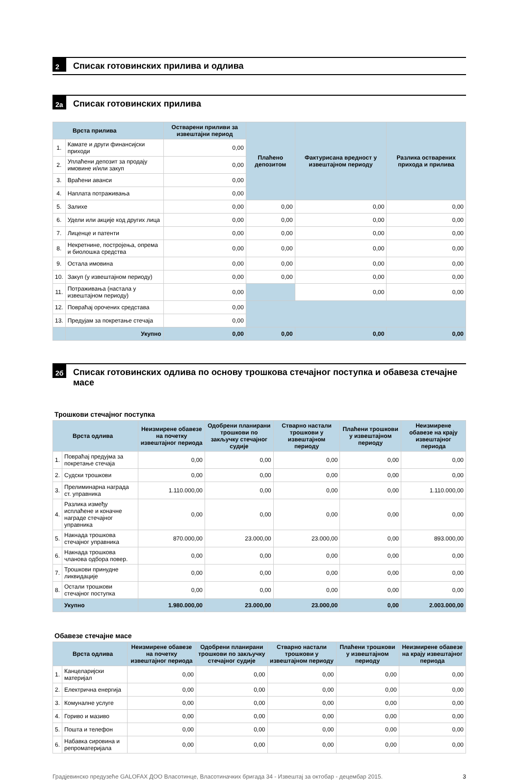2 Списак готовинских прилива и одлива
2а Списак готовинских прилива
| Врста прилива | | Остварени приливи за извештајни период | Плаћено депозитом | Фактурисана вредност у извештајном периоду | Разлика остварених прихода и прилива |
| --- | --- | --- | --- | --- | --- |
| 1. | Камате и други финансијски приходи | 0,00 | | | |
| 2. | Уплаћени депозит за продају имовине и/или закуп | 0,00 | | | |
| 3. | Враћени аванси | 0,00 | | | |
| 4. | Наплата потраживања | 0,00 | | | |
| 5. | Залихе | 0,00 | 0,00 | 0,00 | 0,00 |
| 6. | Удели или акције код других лица | 0,00 | 0,00 | 0,00 | 0,00 |
| 7. | Лиценце и патенти | 0,00 | 0,00 | 0,00 | 0,00 |
| 8. | Некретнине, постројења, опрема и биолошка средства | 0,00 | 0,00 | 0,00 | 0,00 |
| 9. | Остала имовина | 0,00 | 0,00 | 0,00 | 0,00 |
| 10. | Закуп (у извештајном периоду) | 0,00 | 0,00 | 0,00 | 0,00 |
| 11. | Потраживања (настала у извештајном периоду) | 0,00 | | 0,00 | 0,00 |
| 12. | Повраћај орочених средстава | 0,00 | | | |
| 13. | Предујам за покретање стечаја | 0,00 | | | |
| | Укупно | 0,00 | 0,00 | 0,00 | 0,00 |
2б Списак готовинских одлива по основу трошкова стечајног поступка и обавеза стечајне масе
Трошкови стечајног поступка
| Врста одлива | | Неизмирене обавезе на почетку извештајног периода | Одобрени планирани трошкови по закључку стечајног судије | Стварно настали трошкови у извештајном периоду | Плаћени трошкови у извештајном периоду | Неизмирене обавезе на крају извештајног периода |
| --- | --- | --- | --- | --- | --- | --- |
| 1. | Повраћај предујма за покретање стечаја | 0,00 | 0,00 | 0,00 | 0,00 | 0,00 |
| 2. | Судски трошкови | 0,00 | 0,00 | 0,00 | 0,00 | 0,00 |
| 3. | Прелиминарна награда ст. управника | 1.110.000,00 | 0,00 | 0,00 | 0,00 | 1.110.000,00 |
| 4. | Разлика између исплаћене и коначне награде стечајног управника | 0,00 | 0,00 | 0,00 | 0,00 | 0,00 |
| 5. | Накнада трошкова стечајног управника | 870.000,00 | 23.000,00 | 23.000,00 | 0,00 | 893.000,00 |
| 6. | Накнада трошкова чланова одбора повер. | 0,00 | 0,00 | 0,00 | 0,00 | 0,00 |
| 7. | Трошкови принудне ликвидације | 0,00 | 0,00 | 0,00 | 0,00 | 0,00 |
| 8. | Остали трошкови стечајног поступка | 0,00 | 0,00 | 0,00 | 0,00 | 0,00 |
| | Укупно | 1.980.000,00 | 23.000,00 | 23.000,00 | 0,00 | 2.003.000,00 |
Обавезе стечајне масе
| Врста одлива | | Неизмирене обавезе на почетку извештајног периода | Одобрени планирани трошкови по закључку стечајног судије | Стварно настали трошкови у извештајном периоду | Плаћени трошкови у извештајном периоду | Неизмирене обавезе на крају извештајног периода |
| --- | --- | --- | --- | --- | --- | --- |
| 1. | Канцеларијски материјал | 0,00 | 0,00 | 0,00 | 0,00 | 0,00 |
| 2. | Електрична енергија | 0,00 | 0,00 | 0,00 | 0,00 | 0,00 |
| 3. | Комуналне услуге | 0,00 | 0,00 | 0,00 | 0,00 | 0,00 |
| 4. | Гориво и мазиво | 0,00 | 0,00 | 0,00 | 0,00 | 0,00 |
| 5. | Пошта и телефон | 0,00 | 0,00 | 0,00 | 0,00 | 0,00 |
| 6. | Набавка сировина и репроматеријала | 0,00 | 0,00 | 0,00 | 0,00 | 0,00 |
Градјевинско предузеће GALOFAX ДОО Власотинце, Власотиначких бригада 34 - Извештај за октобар - децембар 2015. 3